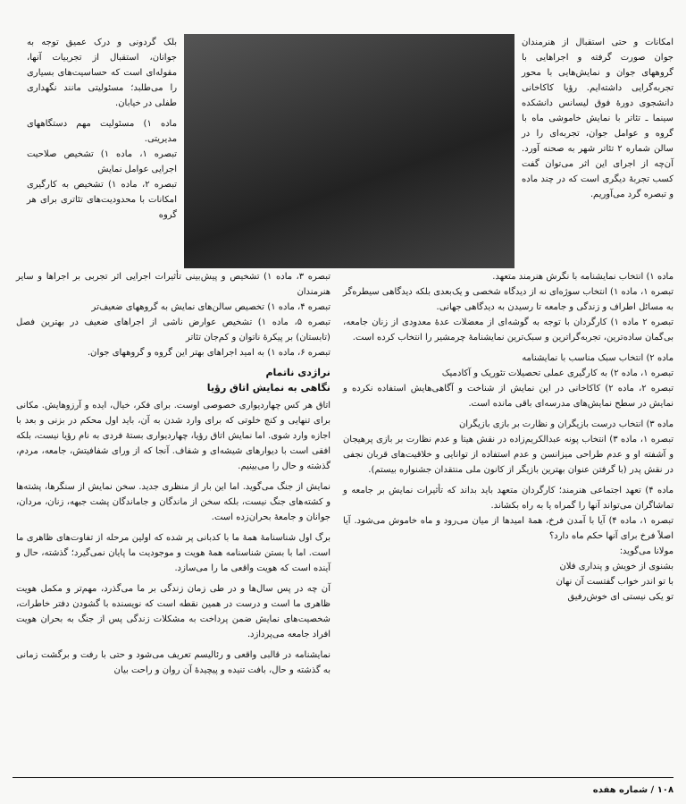امکانات و حتی استقبال از هنرمندان جوان صورت گرفته و اجراهایی با گروههای جوان و نمایش‌هایی با محور تجربه‌گرایی داشته‌ایم. رؤیا کاکاخانی دانشجوی دورهٔ فوق لیسانس دانشکده سینما ـ تئاتر با نمایش خاموشی ماه با گروه و عوامل جوان، تجربه‌ای را در سالن شماره ۲ تئاتر شهر به صحنه آورد. آن‌چه از اجرای این اثر می‌توان گفت کسب تجربهٔ دیگری است که در چند ماده و تبصره گرد می‌آوریم.
بلک گردونی و درک عمیق توجه به جوانان، استقبال از تجربیات آنها، مقوله‌ای است که حساسیت‌های بسیاری را می‌طلبد؛ مسئولیتی مانند نگهداری طفلی در خیابان.
ماده ۱) مسئولیت مهم دستگاههای مدیریتی.
تبصره ۱، ماده ۱) تشخیص صلاحیت اجرایی عوامل نمایش
تبصره ۲، ماده ۱) تشخیص به کارگیری امکانات با محدودیت‌های تئاتری برای هر گروه
ماده ۱) انتخاب نمایشنامه با نگرش هنرمند متعهد.
تبصره ۱، ماده ۱) انتخاب سوژه‌ای نه از دیدگاه شخصی و یک‌بعدی بلکه دیدگاهی سیطره‌گر به مسائل اطراف و زندگی و جامعه تا رسیدن به دیدگاهی جهانی.
تبصره ۲ ماده ۱) کارگردان با توجه به گوشه‌ای از معضلات عدهٔ معدودی از زنان جامعه، بی‌گمان ساده‌ترین، تجربه‌گراترین و سبک‌ترین نمایشنامهٔ چرمشیر را انتخاب کرده است.
ماده ۲) انتخاب سبک مناسب با نمایشنامه
تبصره ۱، ماده ۲) به کارگیری عملی تحصیلات تئوریک و آکادمیک
تبصره ۲، ماده ۲) کاکاخانی در این نمایش از شناخت و آگاهی‌هایش استفاده نکرده و نمایش در سطح نمایش‌های مدرسه‌ای باقی مانده است.
ماده ۳) انتخاب درست بازیگران و نظارت بر بازی بازیگران
تبصره ۱، ماده ۳) انتخاب پونه عبدالکریم‌زاده در نقش هیتا و عدم نظارت بر بازی پرهیجان و آشفته او و عدم طراحی میزانسن و عدم استفاده از توانایی و خلاقیت‌های قربان نجفی در نقش پدر (با گرفتن عنوان بهترین بازیگر از کانون ملی منتقدان جشنواره بیستم).
ماده ۴) تعهد اجتماعی هنرمند؛ کارگردان متعهد باید بداند که تأثیرات نمایش بر جامعه و تماشاگران می‌تواند آنها را گمراه یا به راه بکشاند.
تبصره ۱، ماده ۴) آیا با آمدن فرخ، همهٔ امیدها از میان می‌رود و ماه خاموش می‌شود. آیا اصلاً فرخ برای آنها حکم ماه دارد؟
مولانا می‌گوید:
بشنوی از خویش و پنداری فلان
با تو اندر خواب گفتست آن نهان
تو یکی نیستی ای خوش‌رفیق
تبصره ۳، ماده ۱) تشخیص و پیش‌بینی تأثیرات اجرایی اثر تجربی بر اجراها و سایر هنرمندان
تبصره ۴، ماده ۱) تخصیص سالن‌های نمایش به گروههای ضعیف‌تر
تبصره ۵، ماده ۱) تشخیص عوارض ناشی از اجراهای ضعیف در بهترین فصل (تابستان) بر پیکرهٔ ناتوان و کم‌جان تئاتر
تبصره ۶، ماده ۱) به امید اجراهای بهتر این گروه و گروههای جوان.
نراژدی ناتمام
نگاهی به نمایش اتاق رؤیا
اتاق هر کس چهاردیواری خصوصی اوست. برای فکر، خیال، ایده و آرزوهایش. مکانی برای تنهایی و کنج خلوتی که برای وارد شدن به آن، باید اول محکم در بزنی و بعد با اجازه وارد شوی. اما نمایش اتاق رؤیا، چهاردیواری بستهٔ فردی به نام رؤیا نیست، بلکه افقی است با دیوارهای شیشه‌ای و شفاف. آنجا که از ورای شفافیتش، جامعه، مردم، گذشته و حال را می‌بینیم.
نمایش از جنگ می‌گوید. اما این بار از منظری جدید. سخن نمایش از سنگرها، پشته‌ها و کشته‌های جنگ نیست، بلکه سخن از ماندگان و جاماندگان پشت جبهه، زنان، مردان، جوانان و جامعهٔ بحران‌زده است.
برگ اول شناسنامهٔ همهٔ ما با کدبانی پر شده که اولین مرحله از تفاوت‌های ظاهری ما است. اما با بستن شناسنامه همهٔ هویت و موجودیت ما پایان نمی‌گیرد؛ گذشته، حال و آینده است که هویت واقعی ما را می‌سازد.
آن چه در پس سال‌ها و در طی زمان زندگی بر ما می‌گذرد، مهم‌تر و مکمل هویت ظاهری ما است و درست در همین نقطه است که نویسنده با گشودن دفتر خاطرات، شخصیت‌های نمایش ضمن پرداخت به مشکلات زندگی پس از جنگ به بحران هویت افراد جامعه می‌پردازد.
نمایشنامه در قالبی واقعی و رئالیسم تعریف می‌شود و حتی با رفت و برگشت زمانی به گذشته و حال، بافت تنیده و پیچیدهٔ آن روان و راحت بیان
۱۰۸ / شماره هفده